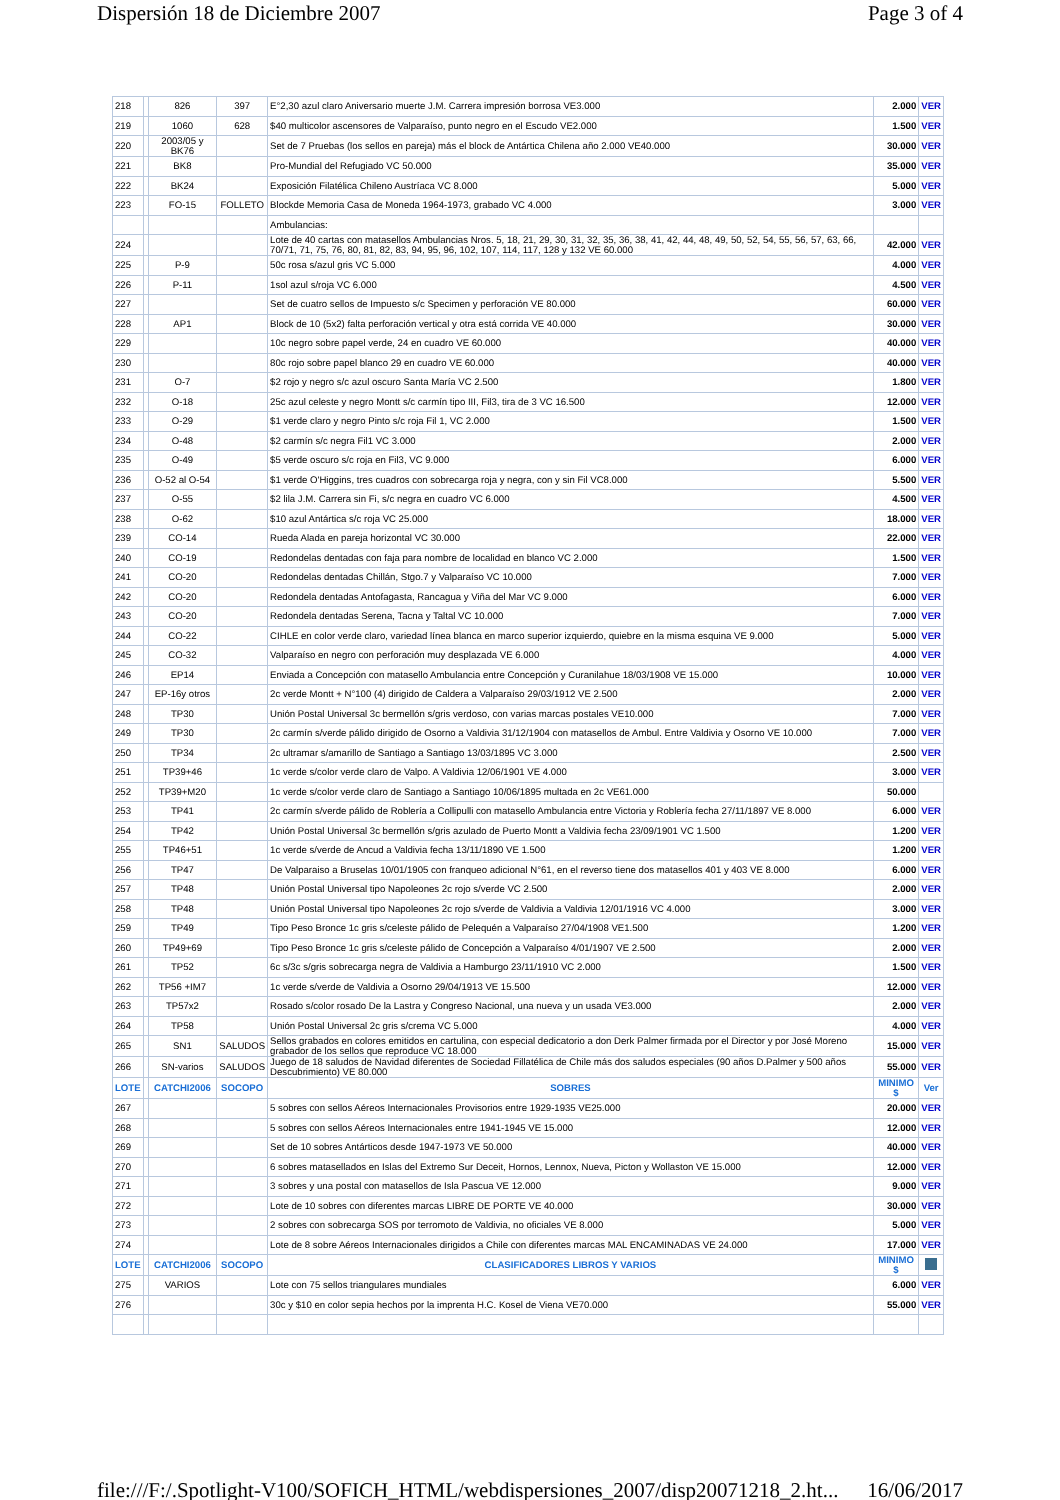Dispersión 18 de Diciembre 2007 Page 3 of 4
| 218 | | 826 | 397 | E°2,30 azul claro Aniversario muerte J.M. Carrera impresión borrosa VE3.000 | 2.000 | VER |
| 219 | | 1060 | 628 | $40 multicolor ascensores de Valparaíso, punto negro en el Escudo VE2.000 | 1.500 | VER |
| 220 | | 2003/05 y BK76 | | Set de 7 Pruebas (los sellos en pareja) más el block de Antártica Chilena año 2.000 VE40.000 | 30.000 | VER |
| 221 | | BK8 | | Pro-Mundial del Refugiado VC 50.000 | 35.000 | VER |
| 222 | | BK24 | | Exposición Filatélica Chileno Austríaca VC 8.000 | 5.000 | VER |
| 223 | | FO-15 | FOLLETO | Blockde Memoria Casa de Moneda 1964-1973, grabado VC 4.000 | 3.000 | VER |
| | | | | Ambulancias: | | |
| 224 | | | | Lote de 40 cartas con matasellos Ambulancias Nros. 5, 18, 21, 29, 30, 31, 32, 35, 36, 38, 41, 42, 44, 48, 49, 50, 52, 54, 55, 56, 57, 63, 66, 70/71, 71, 75, 76, 80, 81, 82, 83, 94, 95, 96, 102, 107, 114, 117, 128 y 132 VE 60.000 | 42.000 | VER |
| 225 | | P-9 | | 50c rosa s/azul gris VC 5.000 | 4.000 | VER |
| 226 | | P-11 | | 1sol azul s/roja VC 6.000 | 4.500 | VER |
| 227 | | | | Set de cuatro sellos de Impuesto s/c Specimen y perforación VE 80.000 | 60.000 | VER |
| 228 | | AP1 | | Block de 10 (5x2) falta perforación vertical y otra está corrida VE 40.000 | 30.000 | VER |
| 229 | | | | 10c negro sobre papel verde, 24 en cuadro VE 60.000 | 40.000 | VER |
| 230 | | | | 80c rojo sobre papel blanco 29 en cuadro VE 60.000 | 40.000 | VER |
| 231 | | O-7 | | $2 rojo y negro s/c azul oscuro Santa María VC 2.500 | 1.800 | VER |
| 232 | | O-18 | | 25c azul celeste y negro Montt s/c carmín tipo III, Fil3, tira de 3 VC 16.500 | 12.000 | VER |
| 233 | | O-29 | | $1 verde claro y negro Pinto s/c roja Fil 1, VC 2.000 | 1.500 | VER |
| 234 | | O-48 | | $2 carmín s/c negra Fil1 VC 3.000 | 2.000 | VER |
| 235 | | O-49 | | $5 verde oscuro s/c roja en Fil3, VC 9.000 | 6.000 | VER |
| 236 | | O-52 al O-54 | | $1 verde O'Higgins, tres cuadros con sobrecarga roja y negra, con y sin Fil VC8.000 | 5.500 | VER |
| 237 | | O-55 | | $2 lila J.M. Carrera sin Fi, s/c negra en cuadro VC 6.000 | 4.500 | VER |
| 238 | | O-62 | | $10 azul Antártica s/c roja VC 25.000 | 18.000 | VER |
| 239 | | CO-14 | | Rueda Alada en pareja horizontal VC 30.000 | 22.000 | VER |
| 240 | | CO-19 | | Redondelas dentadas con faja para nombre de localidad en blanco VC 2.000 | 1.500 | VER |
| 241 | | CO-20 | | Redondelas dentadas Chillán, Stgo.7 y Valparaíso VC 10.000 | 7.000 | VER |
| 242 | | CO-20 | | Redondela dentadas Antofagasta, Rancagua y Viña del Mar VC 9.000 | 6.000 | VER |
| 243 | | CO-20 | | Redondela dentadas Serena, Tacna y Taltal VC 10.000 | 7.000 | VER |
| 244 | | CO-22 | | CIHLE en color verde claro, variedad línea blanca en marco superior izquierdo, quiebre en la misma esquina VE 9.000 | 5.000 | VER |
| 245 | | CO-32 | | Valparaíso en negro con perforación muy desplazada VE 6.000 | 4.000 | VER |
| 246 | | EP14 | | Enviada a Concepción con matasello Ambulancia entre Concepción y Curanilahue 18/03/1908 VE 15.000 | 10.000 | VER |
| 247 | | EP-16y otros | | 2c verde Montt + N°100 (4) dirigido de Caldera a Valparaíso 29/03/1912 VE 2.500 | 2.000 | VER |
| 248 | | TP30 | | Unión Postal Universal 3c bermellón s/gris verdoso, con varias marcas postales VE10.000 | 7.000 | VER |
| 249 | | TP30 | | 2c carmín s/verde pálido dirigido de Osorno a Valdivia 31/12/1904 con matasellos de Ambul. Entre Valdivia y Osorno VE 10.000 | 7.000 | VER |
| 250 | | TP34 | | 2c ultramar s/amarillo de Santiago a Santiago 13/03/1895 VC 3.000 | 2.500 | VER |
| 251 | | TP39+46 | | 1c verde s/color verde claro de Valpo. A Valdivia 12/06/1901 VE 4.000 | 3.000 | VER |
| 252 | | TP39+M20 | | 1c verde s/color verde claro de Santiago a Santiago 10/06/1895 multada en 2c VE61.000 | 50.000 | |
| 253 | | TP41 | | 2c carmín s/verde pálido de Roblería a Collipulli con matasello Ambulancia entre Victoria y Roblería fecha 27/11/1897 VE 8.000 | 6.000 | VER |
| 254 | | TP42 | | Unión Postal Universal 3c bermellón s/gris azulado de Puerto Montt a Valdivia fecha 23/09/1901 VC 1.500 | 1.200 | VER |
| 255 | | TP46+51 | | 1c verde s/verde de Ancud a Valdivia fecha 13/11/1890 VE 1.500 | 1.200 | VER |
| 256 | | TP47 | | De Valparaiso a Bruselas 10/01/1905 con franqueo adicional N°61, en el reverso tiene dos matasellos 401 y 403 VE 8.000 | 6.000 | VER |
| 257 | | TP48 | | Unión Postal Universal tipo Napoleones 2c rojo s/verde VC 2.500 | 2.000 | VER |
| 258 | | TP48 | | Unión Postal Universal tipo Napoleones 2c rojo s/verde de Valdivia a Valdivia 12/01/1916 VC 4.000 | 3.000 | VER |
| 259 | | TP49 | | Tipo Peso Bronce 1c gris s/celeste pálido de Pelequén a Valparaíso 27/04/1908 VE1.500 | 1.200 | VER |
| 260 | | TP49+69 | | Tipo Peso Bronce 1c gris s/celeste pálido de Concepción a Valparaíso 4/01/1907 VE 2.500 | 2.000 | VER |
| 261 | | TP52 | | 6c s/3c s/gris sobrecarga negra de Valdivia a Hamburgo 23/11/1910 VC 2.000 | 1.500 | VER |
| 262 | | TP56 +IM7 | | 1c verde s/verde de Valdivia a Osorno 29/04/1913 VE 15.500 | 12.000 | VER |
| 263 | | TP57x2 | | Rosado s/color rosado De la Lastra y Congreso Nacional, una nueva y un usada VE3.000 | 2.000 | VER |
| 264 | | TP58 | | Unión Postal Universal 2c gris s/crema VC 5.000 | 4.000 | VER |
| 265 | | SN1 | SALUDOS | Sellos grabados en colores emitidos en cartulina, con especial dedicatorio a don Derk Palmer firmada por el Director y por José Moreno grabador de los sellos que reproduce VC 18.000 | 15.000 | VER |
| 266 | | SN-varios | SALUDOS | Juego de 18 saludos de Navidad diferentes de Sociedad Fillatélica de Chile más dos saludos especiales (90 años D.Palmer y 500 años Descubrimiento) VE 80.000 | 55.000 | VER |
| LOTE | | CATCHI2006 | SOCOPO | SOBRES | MINIMO $ | Ver |
| 267 | | | | 5 sobres con sellos Aéreos Internacionales Provisorios entre 1929-1935 VE25.000 | 20.000 | VER |
| 268 | | | | 5 sobres con sellos Aéreos Internacionales entre 1941-1945 VE 15.000 | 12.000 | VER |
| 269 | | | | Set de 10 sobres Antárticos desde 1947-1973 VE 50.000 | 40.000 | VER |
| 270 | | | | 6 sobres matasellados en Islas del Extremo Sur Deceit, Hornos, Lennox, Nueva, Picton y Wollaston VE 15.000 | 12.000 | VER |
| 271 | | | | 3 sobres y una postal con matasellos de Isla Pascua VE 12.000 | 9.000 | VER |
| 272 | | | | Lote de 10 sobres con diferentes marcas LIBRE DE PORTE VE 40.000 | 30.000 | VER |
| 273 | | | | 2 sobres con sobrecarga SOS por terromoto de Valdivia, no oficiales VE 8.000 | 5.000 | VER |
| 274 | | | | Lote de 8 sobre Aéreos Internacionales dirigidos a Chile con diferentes marcas MAL ENCAMINADAS VE 24.000 | 17.000 | VER |
| LOTE | | CATCHI2006 | SOCOPO | CLASIFICADORES LIBROS Y VARIOS | MINIMO $ | |
| 275 | | VARIOS | | Lote con 75 sellos triangulares mundiales | 6.000 | VER |
| 276 | | | | 30c y $10 en color sepia hechos por la imprenta H.C. Kosel de Viena VE70.000 | 55.000 | VER |
file:///F:/.Spotlight-V100/SOFICH_HTML/webdispersiones_2007/disp20071218_2.ht... 16/06/2017